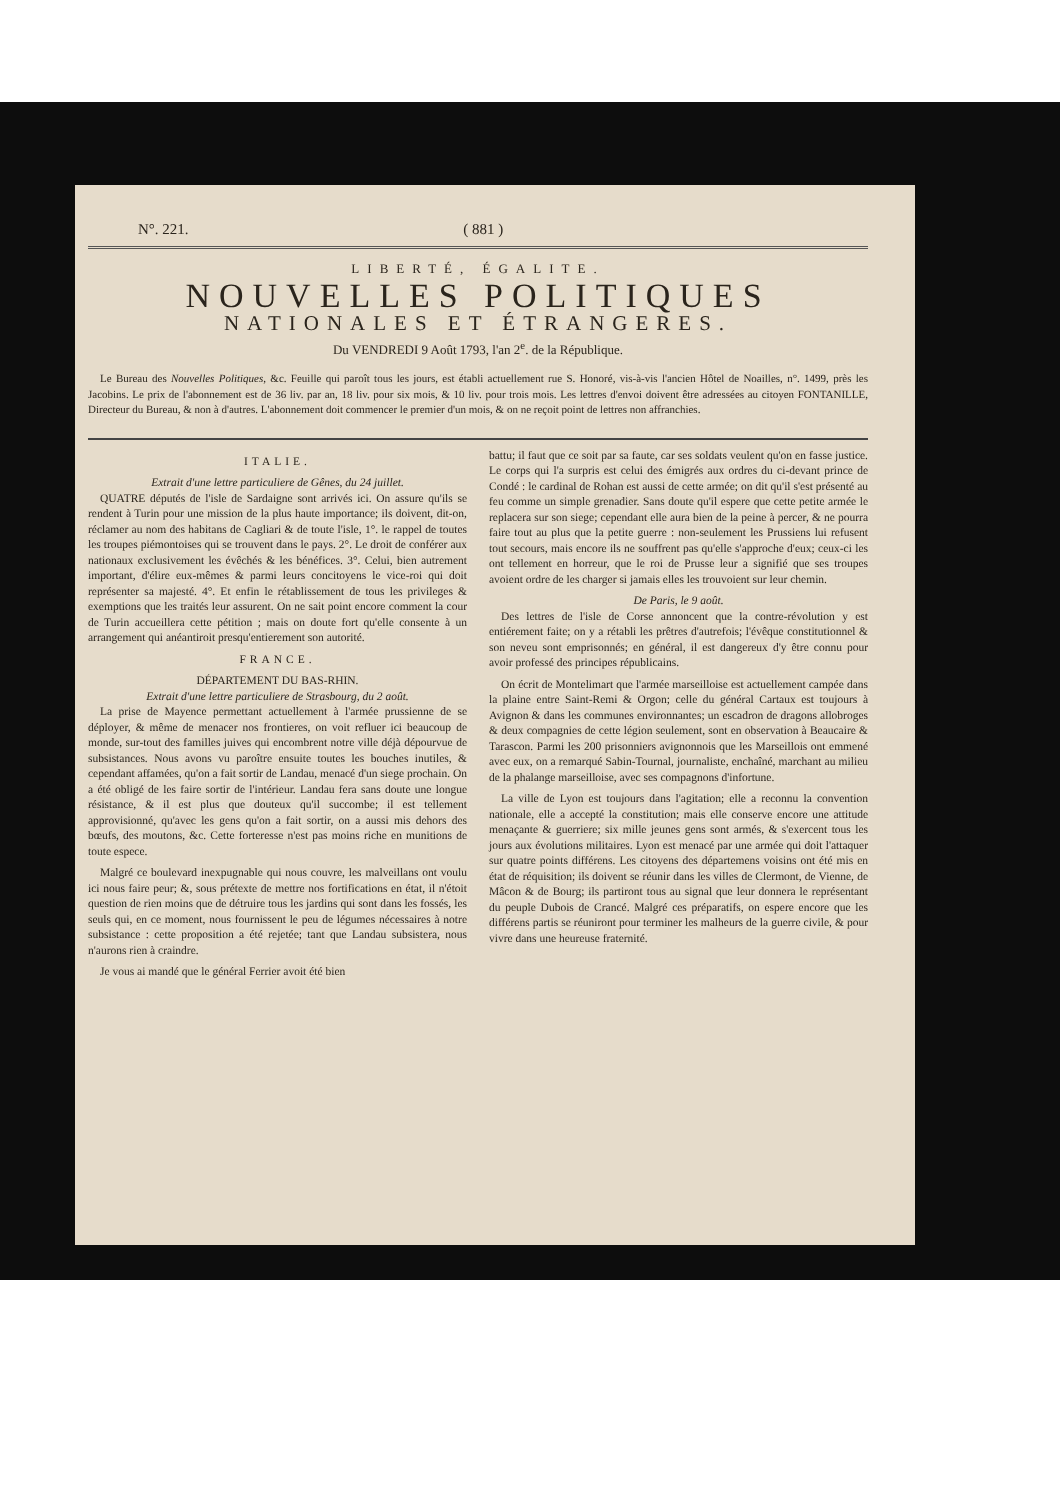N°. 221. ( 881 )
LIBERTÉ, ÉGALITE.
NOUVELLES POLITIQUES
NATIONALES ET ÉTRANGERES.
Du VENDREDI 9 Août 1793, l'an 2<sup>e</sup>. de la République.
Le Bureau des Nouvelles Politiques, &c. Feuille qui paroît tous les jours, est établi actuellement rue S. Honoré, vis-à-vis l'ancien Hôtel de Noailles, n°. 1499, près les Jacobins. Le prix de l'abonnement est de 36 liv. par an, 18 liv. pour six mois, & 10 liv. pour trois mois. Les lettres d'envoi doivent être adressées au citoyen FONTANILLE, Directeur du Bureau, & non à d'autres. L'abonnement doit commencer le premier d'un mois, & on ne reçoit point de lettres non affranchies.
ITALIE.
Extrait d'une lettre particuliere de Gênes, du 24 juillet.
QUATRE députés de l'isle de Sardaigne sont arrivés ici. On assure qu'ils se rendent à Turin pour une mission de la plus haute importance; ils doivent, dit-on, réclamer au nom des habitans de Cagliari & de toute l'isle, 1°. le rappel de toutes les troupes piémontoises qui se trouvent dans le pays. 2°. Le droit de conférer aux nationaux exclusivement les évêchés & les bénéfices. 3°. Celui, bien autrement important, d'élire eux-mêmes & parmi leurs concitoyens le vice-roi qui doit représenter sa majesté. 4°. Et enfin le rétablissement de tous les privileges & exemptions que les traités leur assurent. On ne sait point encore comment la cour de Turin accueillera cette pétition ; mais on doute fort qu'elle consente à un arrangement qui anéantiroit presqu'entierement son autorité.
FRANCE.
DÉPARTEMENT DU BAS-RHIN.
Extrait d'une lettre particuliere de Strasbourg, du 2 août.
La prise de Mayence permettant actuellement à l'armée prussienne de se déployer, & même de menacer nos frontieres, on voit refluer ici beaucoup de monde, sur-tout des familles juives qui encombrent notre ville déjà dépourvue de subsistances. Nous avons vu paroître ensuite toutes les bouches inutiles, & cependant affamées, qu'on a fait sortir de Landau, menacé d'un siege prochain. On a été obligé de les faire sortir de l'intérieur. Landau fera sans doute une longue résistance, & il est plus que douteux qu'il succombe; il est tellement approvisionné, qu'avec les gens qu'on a fait sortir, on a aussi mis dehors des bœufs, des moutons, &c. Cette forteresse n'est pas moins riche en munitions de toute espece.
Malgré ce boulevard inexpugnable qui nous couvre, les malveillans ont voulu ici nous faire peur; &, sous prétexte de mettre nos fortifications en état, il n'étoit question de rien moins que de détruire tous les jardins qui sont dans les fossés, les seuls qui, en ce moment, nous fournissent le peu de légumes nécessaires à notre subsistance : cette proposition a été rejetée; tant que Landau subsistera, nous n'aurons rien à craindre.
Je vous ai mandé que le général Ferrier avoit été bien
battu; il faut que ce soit par sa faute, car ses soldats veulent qu'on en fasse justice. Le corps qui l'a surpris est celui des émigrés aux ordres du ci-devant prince de Condé : le cardinal de Rohan est aussi de cette armée; on dit qu'il s'est présenté au feu comme un simple grenadier. Sans doute qu'il espere que cette petite armée le replacera sur son siege; cependant elle aura bien de la peine à percer, & ne pourra faire tout au plus que la petite guerre : non-seulement les Prussiens lui refusent tout secours, mais encore ils ne souffrent pas qu'elle s'approche d'eux; ceux-ci les ont tellement en horreur, que le roi de Prusse leur a signifié que ses troupes avoient ordre de les charger si jamais elles les trouvoient sur leur chemin.
De Paris, le 9 août.
Des lettres de l'isle de Corse annoncent que la contre-révolution y est entiérement faite; on y a rétabli les prêtres d'autrefois; l'évêque constitutionnel & son neveu sont emprisonnés; en général, il est dangereux d'y être connu pour avoir professé des principes républicains.
On écrit de Montelimart que l'armée marseilloise est actuellement campée dans la plaine entre Saint-Remi & Orgon; celle du général Cartaux est toujours à Avignon & dans les communes environnantes; un escadron de dragons allobroges & deux compagnies de cette légion seulement, sont en observation à Beaucaire & Tarascon. Parmi les 200 prisonniers avignonnois que les Marseillois ont emmené avec eux, on a remarqué Sabin-Tournal, journaliste, enchaîné, marchant au milieu de la phalange marseilloise, avec ses compagnons d'infortune.
La ville de Lyon est toujours dans l'agitation; elle a reconnu la convention nationale, elle a accepté la constitution; mais elle conserve encore une attitude menaçante & guerriere; six mille jeunes gens sont armés, & s'exercent tous les jours aux évolutions militaires. Lyon est menacé par une armée qui doit l'attaquer sur quatre points différens. Les citoyens des départemens voisins ont été mis en état de réquisition; ils doivent se réunir dans les villes de Clermont, de Vienne, de Mâcon & de Bourg; ils partiront tous au signal que leur donnera le représentant du peuple Dubois de Crancé. Malgré ces préparatifs, on espere encore que les différens partis se réuniront pour terminer les malheurs de la guerre civile, & pour vivre dans une heureuse fraternité.